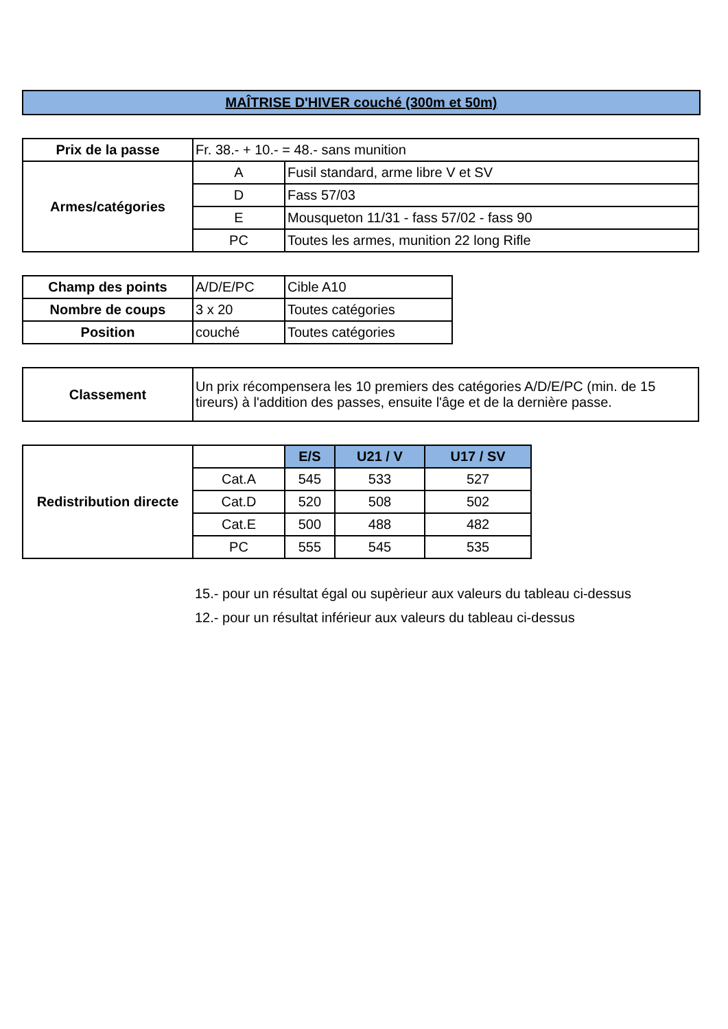MAÎTRISE D'HIVER couché (300m et 50m)
| Prix de la passe | Fr. 38.- + 10.- = 48.- sans munition | |
| Armes/catégories | A | Fusil standard, arme libre V et SV |
| | D | Fass 57/03 |
| | E | Mousqueton 11/31 - fass 57/02 - fass 90 |
| | PC | Toutes les armes, munition 22 long Rifle |
| Champ des points | A/D/E/PC | Cible A10 |
| Nombre de coups | 3 x 20 | Toutes catégories |
| Position | couché | Toutes catégories |
| Classement | Un prix récompensera les 10 premiers des catégories A/D/E/PC (min. de 15 tireurs) à l'addition des passes, ensuite l'âge et de la dernière passe. |
| Redistribution directe | | E/S | U21 / V | U17 / SV |
| | Cat.A | 545 | 533 | 527 |
| | Cat.D | 520 | 508 | 502 |
| | Cat.E | 500 | 488 | 482 |
| | PC | 555 | 545 | 535 |
15.- pour un résultat égal ou supèrieur aux valeurs du tableau ci-dessus
12.- pour un résultat inférieur aux valeurs du tableau ci-dessus